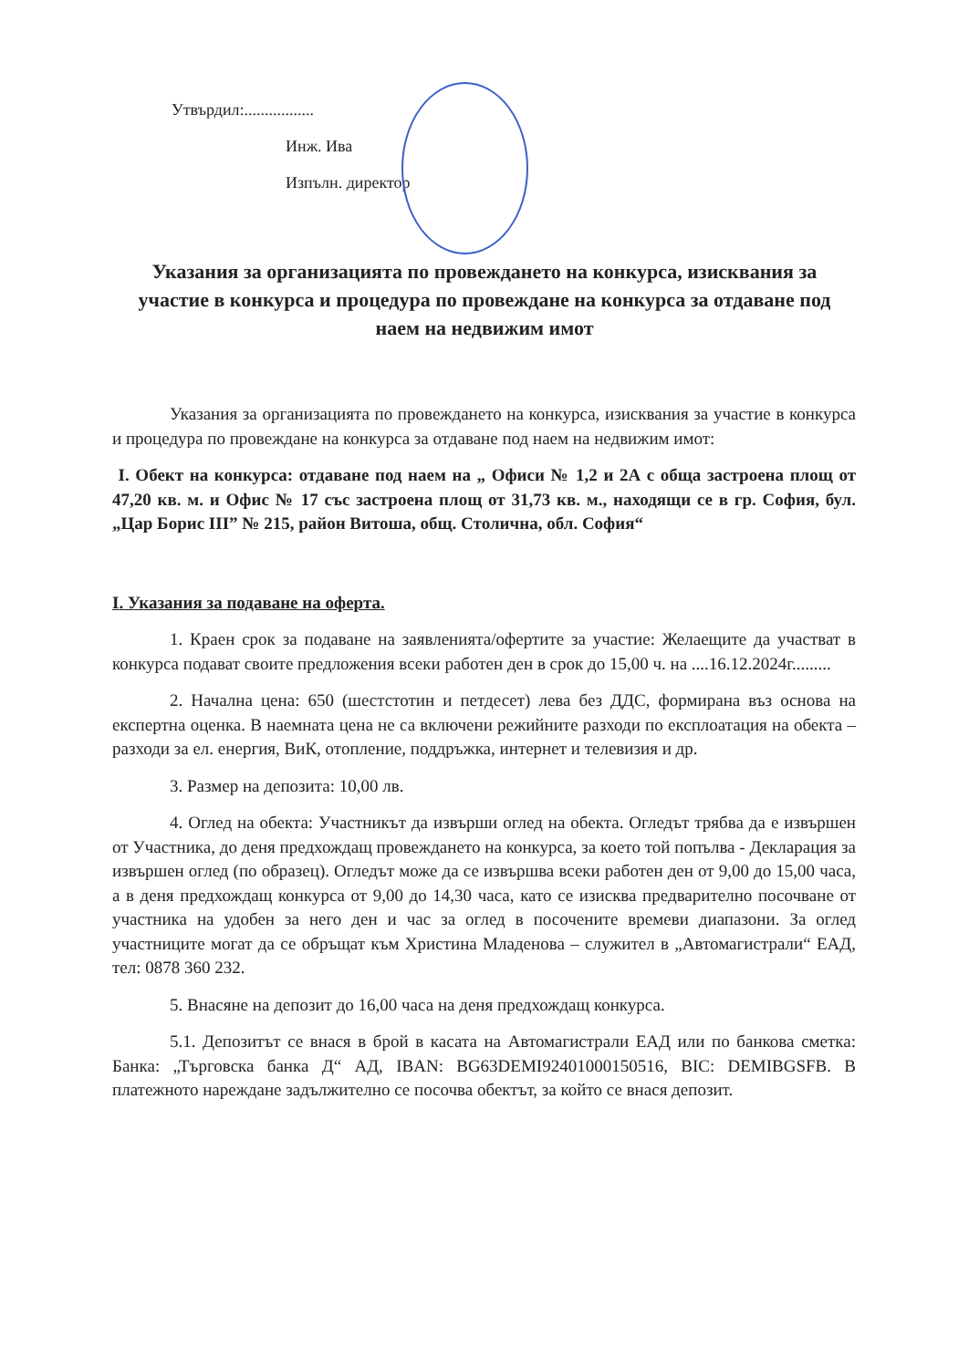Утвърдил:.................
Инж. Ива
Изпълн. директор
Указания за организацията по провеждането на конкурса, изисквания за участие в конкурса и процедура по провеждане на конкурса за отдаване под наем на недвижим имот
Указания за организацията по провеждането на конкурса, изисквания за участие в конкурса и процедура по провеждане на конкурса за отдаване под наем на недвижим имот:
I. Обект на конкурса: отдаване под наем на „ Офиси № 1,2 и 2А с обща застроена площ от 47,20 кв. м. и Офис № 17 със застроена площ от 31,73 кв. м., находящи се в гр. София, бул. „Цар Борис III” № 215, район Витоша, общ. Столична, обл. София“
I. Указания за подаване на оферта.
1. Краен срок за подаване на заявленията/офертите за участие: Желаещите да участват в конкурса подават своите предложения всеки работен ден в срок до 15,00 ч. на ....16.12.2024г.........
2. Начална цена: 650 (шестстотин и петдесет) лева без ДДС, формирана въз основа на експертна оценка. В наемната цена не са включени режийните разходи по експлоатация на обекта – разходи за ел. енергия, ВиК, отопление, поддръжка, интернет и телевизия и др.
3. Размер на депозита: 10,00 лв.
4. Оглед на обекта: Участникът да извърши оглед на обекта. Огледът трябва да е извършен от Участника, до деня предхождащ провеждането на конкурса, за което той попълва - Декларация за извършен оглед (по образец). Огледът може да се извършва всеки работен ден от 9,00 до 15,00 часа, а в деня предхождащ конкурса от 9,00 до 14,30 часа, като се изисква предварително посочване от участника на удобен за него ден и час за оглед в посочените времеви диапазони. За оглед участниците могат да се обръщат към Христина Младенова – служител в „Автомагистрали“ ЕАД, тел: 0878 360 232.
5. Внасяне на депозит до 16,00 часа на деня предхождащ конкурса.
5.1. Депозитът се внася в брой в касата на Автомагистрали ЕАД или по банкова сметка: Банка: „Търговска банка Д“ АД, IBAN: BG63DEMI92401000150516, BIC: DEMIBGSFB. В платежното нареждане задължително се посочва обектът, за който се внася депозит.